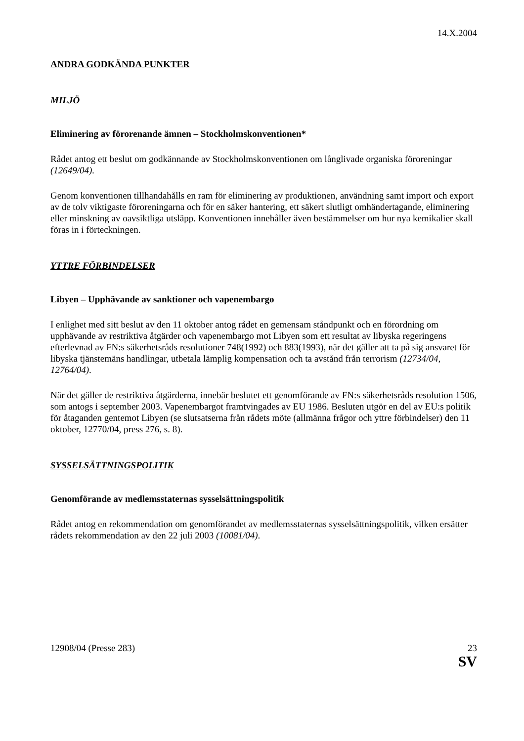14.X.2004
ANDRA GODKÄNDA PUNKTER
MILJÖ
Eliminering av förorenande ämnen – Stockholmskonventionen*
Rådet antog ett beslut om godkännande av Stockholmskonventionen om långlivade organiska föroreningar (12649/04).
Genom konventionen tillhandahålls en ram för eliminering av produktionen, användning samt import och export av de tolv viktigaste föroreningarna och för en säker hantering, ett säkert slutligt omhändertagande, eliminering eller minskning av oavsiktliga utsläpp. Konventionen innehåller även bestämmelser om hur nya kemikalier skall föras in i förteckningen.
YTTRE FÖRBINDELSER
Libyen – Upphävande av sanktioner och vapenembargo
I enlighet med sitt beslut av den 11 oktober antog rådet en gemensam ståndpunkt och en förordning om upphävande av restriktiva åtgärder och vapenembargo mot Libyen som ett resultat av libyska regeringens efterlevnad av FN:s säkerhetsråds resolutioner 748(1992) och 883(1993), när det gäller att ta på sig ansvaret för libyska tjänstemäns handlingar, utbetala lämplig kompensation och ta avstånd från terrorism (12734/04, 12764/04).
När det gäller de restriktiva åtgärderna, innebär beslutet ett genomförande av FN:s säkerhetsråds resolution 1506, som antogs i september 2003. Vapenembargot framtvingades av EU 1986. Besluten utgör en del av EU:s politik för åtaganden gentemot Libyen (se slutsatserna från rådets möte (allmänna frågor och yttre förbindelser) den 11 oktober, 12770/04, press 276, s. 8).
SYSSELSÄTTNINGSPOLITIK
Genomförande av medlemsstaternas sysselsättningspolitik
Rådet antog en rekommendation om genomförandet av medlemsstaternas sysselsättningspolitik, vilken ersätter rådets rekommendation av den 22 juli 2003 (10081/04).
12908/04 (Presse 283) 23
SV